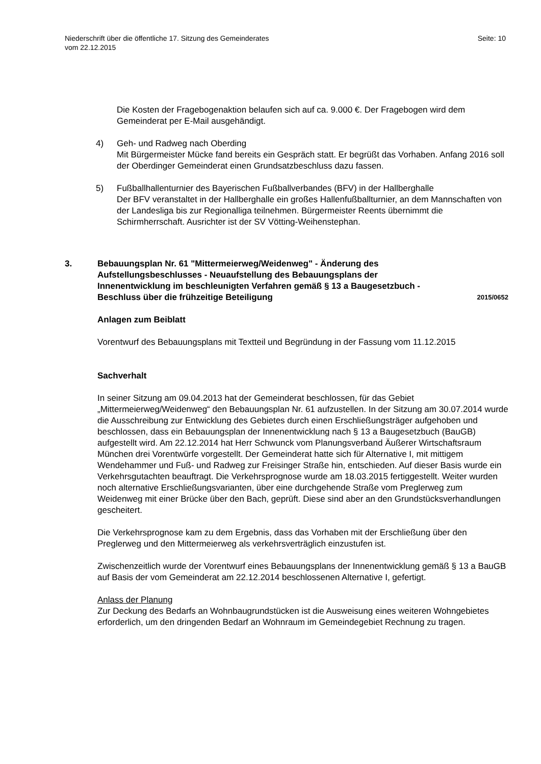Niederschrift über die öffentliche 17. Sitzung des Gemeinderates
vom 22.12.2015
Seite: 10
Die Kosten der Fragebogenaktion belaufen sich auf ca. 9.000 €. Der Fragebogen wird dem Gemeinderat per E-Mail ausgehändigt.
4) Geh- und Radweg nach Oberding
Mit Bürgermeister Mücke fand bereits ein Gespräch statt. Er begrüßt das Vorhaben. Anfang 2016 soll der Oberdinger Gemeinderat einen Grundsatzbeschluss dazu fassen.
5) Fußballhallenturnier des Bayerischen Fußballverbandes (BFV) in der Hallberghalle
Der BFV veranstaltet in der Hallberghalle ein großes Hallenfußballturnier, an dem Mannschaften von der Landesliga bis zur Regionalliga teilnehmen. Bürgermeister Reents übernimmt die Schirmherrschaft. Ausrichter ist der SV Vötting-Weihenstephan.
3. Bebauungsplan Nr. 61 "Mittermeierweg/Weidenweg" - Änderung des Aufstellungsbeschlusses - Neuaufstellung des Bebauungsplans der Innenentwicklung im beschleunigten Verfahren gemäß § 13 a Baugesetzbuch - Beschluss über die frühzeitige Beteiligung
2015/0652
Anlagen zum Beiblatt
Vorentwurf des Bebauungsplans mit Textteil und Begründung in der Fassung vom 11.12.2015
Sachverhalt
In seiner Sitzung am 09.04.2013 hat der Gemeinderat beschlossen, für das Gebiet „Mittermeierweg/Weidenweg“ den Bebauungsplan Nr. 61 aufzustellen. In der Sitzung am 30.07.2014 wurde die Ausschreibung zur Entwicklung des Gebietes durch einen Erschließungsträger aufgehoben und beschlossen, dass ein Bebauungsplan der Innenentwicklung nach § 13 a Baugesetzbuch (BauGB) aufgestellt wird. Am 22.12.2014 hat Herr Schwunck vom Planungsverband Äußerer Wirtschaftsraum München drei Vorentwürfe vorgestellt. Der Gemeinderat hatte sich für Alternative I, mit mittigem Wendehammer und Fuß- und Radweg zur Freisinger Straße hin, entschieden. Auf dieser Basis wurde ein Verkehrsgutachten beauftragt. Die Verkehrsprognose wurde am 18.03.2015 fertiggestellt. Weiter wurden noch alternative Erschließungsvarianten, über eine durchgehende Straße vom Preglerweg zum Weidenweg mit einer Brücke über den Bach, geprüft. Diese sind aber an den Grundstücksverhandlungen gescheitert.
Die Verkehrsprognose kam zu dem Ergebnis, dass das Vorhaben mit der Erschließung über den Preglerweg und den Mittermeierweg als verkehrsverträglich einzustufen ist.
Zwischenzeitlich wurde der Vorentwurf eines Bebauungsplans der Innenentwicklung gemäß § 13 a BauGB auf Basis der vom Gemeinderat am 22.12.2014 beschlossenen Alternative I, gefertigt.
Anlass der Planung
Zur Deckung des Bedarfs an Wohnbaugrundstücken ist die Ausweisung eines weiteren Wohngebietes erforderlich, um den dringenden Bedarf an Wohnraum im Gemeindegebiet Rechnung zu tragen.